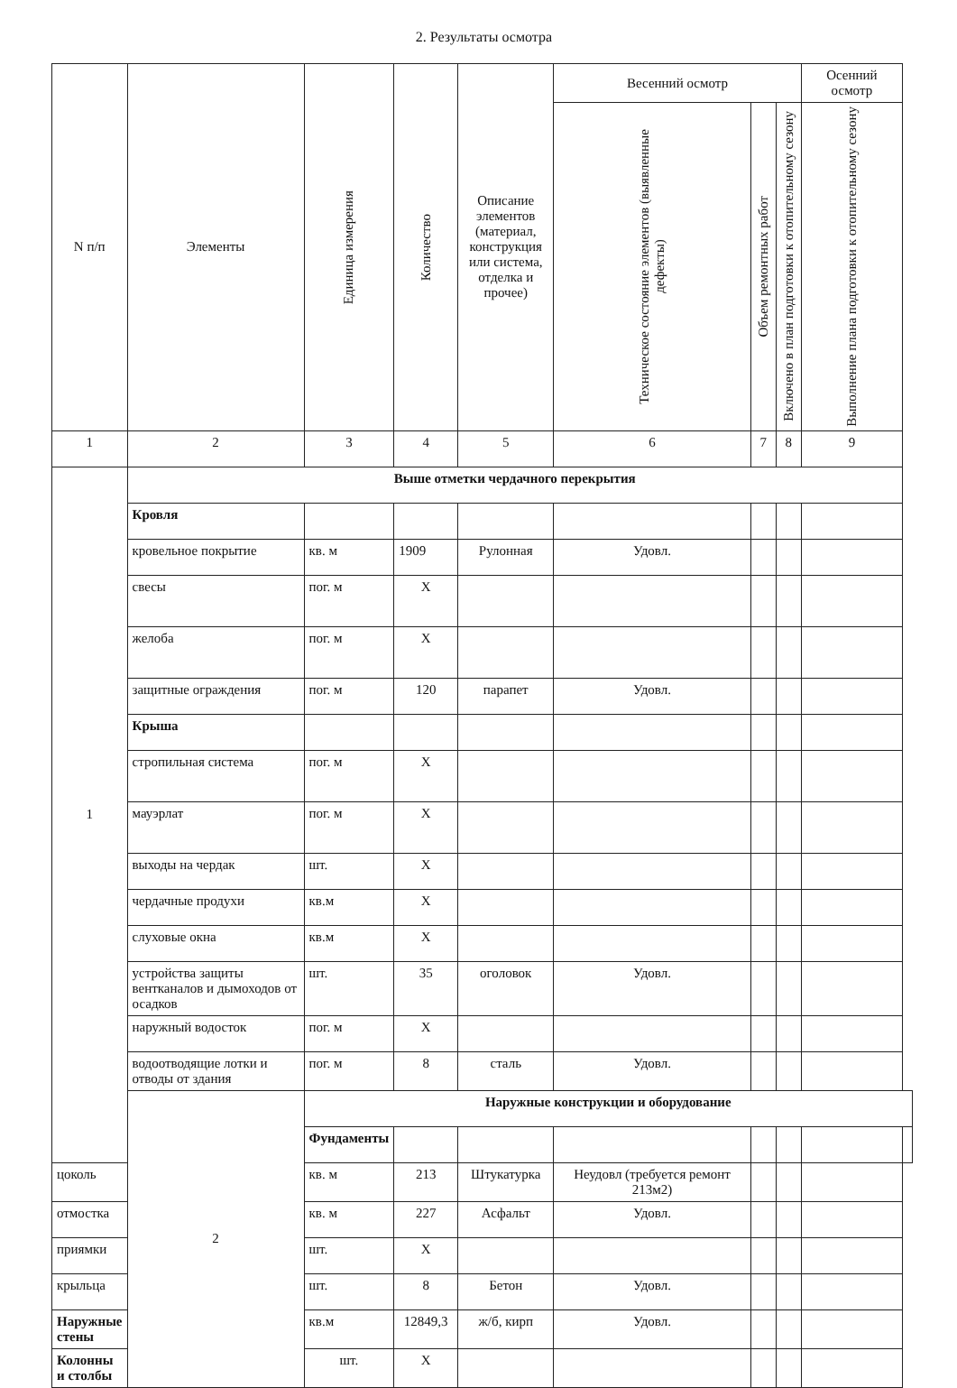2. Результаты осмотра
| N п/п | Элементы | Единица измерения | Количество | Описание элементов (материал, конструкция или система, отделка и прочее) | Весенний осмотр | | | Осенний осмотр | |
| --- | --- | --- | --- | --- | --- | --- | --- | --- | --- |
| | | | | | Техническое состояние элементов (выявленные дефекты) | Объем ремонтных работ | Включено в план подготовки к отопительному сезону | Выполнение плана подготовки к отопительному сезону | |
| 1 | 2 | 3 | 4 | 5 | 6 | 7 | 8 | 9 | |
| 1 | Выше отметки чердачного перекрытия | | | | | | | | |
| | Кровля | | | | | | | | |
| | кровельное покрытие | кв. м | 1909 | Рулонная | Удовл. | | | | |
| | свесы | пог. м | X | | | | | | |
| | желоба | пог. м | X | | | | | | |
| | защитные ограждения | пог. м | 120 | парапет | Удовл. | | | | |
| | Крыша | | | | | | | | |
| | стропильная система | пог. м | X | | | | | | |
| | мауэрлат | пог. м | X | | | | | | |
| | выходы на чердак | шт. | X | | | | | | |
| | чердачные продухи | кв.м | X | | | | | | |
| | слуховые окна | кв.м | X | | | | | | |
| | устройства защиты вентканалов и дымоходов от осадков | шт. | 35 | оголовок | Удовл. | | | | |
| | наружный водосток | пог. м | X | | | | | | |
| | водоотводящие лотки и отводы от здания | пог. м | 8 | сталь | Удовл. | | | | |
| | 2 | Наружные конструкции и оборудование | | | | | | | |
| | | Фундаменты | | | | | | | |
| цоколь | | кв. м | 213 | Штукатурка | Неудовл (требуется ремонт 213м2) | | | | |
| отмостка | | кв. м | 227 | Асфальт | Удовл. | | | | |
| приямки | | шт. | X | | | | | | |
| крыльца | | шт. | 8 | Бетон | Удовл. | | | | |
| Наружные стены | | кв.м | 12849,3 | ж/б, кирп | Удовл. | | | | |
| Колонны и столбы | | шт. | X | | | | | | |